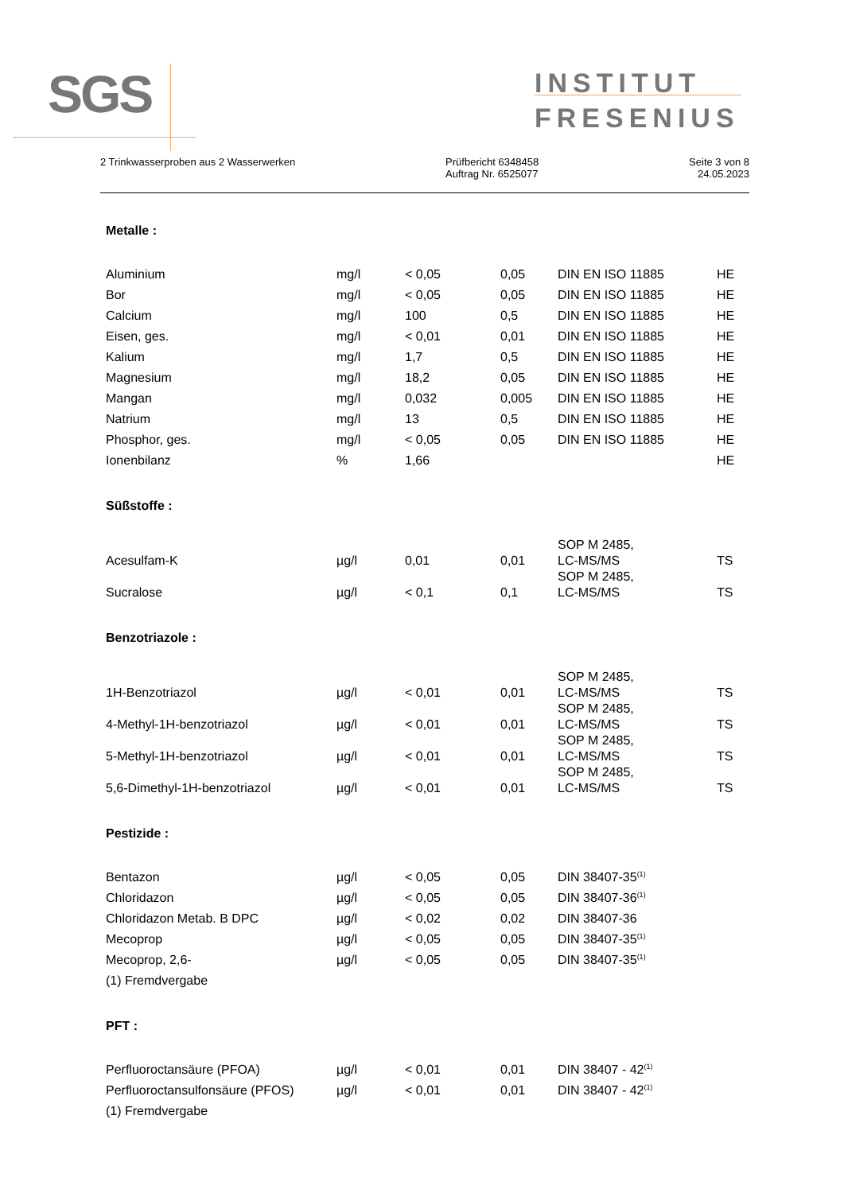SGS
INSTITUT
FRESENIUS
2 Trinkwasserproben aus 2 Wasserwerken
Prüfbericht 6348458
Auftrag Nr. 6525077
Seite 3 von 8
24.05.2023
Metalle :
| Aluminium | mg/l | < 0,05 | 0,05 | DIN EN ISO 11885 | HE |
| Bor | mg/l | < 0,05 | 0,05 | DIN EN ISO 11885 | HE |
| Calcium | mg/l | 100 | 0,5 | DIN EN ISO 11885 | HE |
| Eisen, ges. | mg/l | < 0,01 | 0,01 | DIN EN ISO 11885 | HE |
| Kalium | mg/l | 1,7 | 0,5 | DIN EN ISO 11885 | HE |
| Magnesium | mg/l | 18,2 | 0,05 | DIN EN ISO 11885 | HE |
| Mangan | mg/l | 0,032 | 0,005 | DIN EN ISO 11885 | HE |
| Natrium | mg/l | 13 | 0,5 | DIN EN ISO 11885 | HE |
| Phosphor, ges. | mg/l | < 0,05 | 0,05 | DIN EN ISO 11885 | HE |
| Ionenbilanz | % | 1,66 | | | HE |
Süßstoffe :
| Acesulfam-K | µg/l | 0,01 | 0,01 | SOP M 2485, LC-MS/MS | TS |
| Sucralose | µg/l | < 0,1 | 0,1 | SOP M 2485, LC-MS/MS | TS |
Benzotriazole :
| 1H-Benzotriazol | µg/l | < 0,01 | 0,01 | SOP M 2485, LC-MS/MS | TS |
| 4-Methyl-1H-benzotriazol | µg/l | < 0,01 | 0,01 | SOP M 2485, LC-MS/MS | TS |
| 5-Methyl-1H-benzotriazol | µg/l | < 0,01 | 0,01 | SOP M 2485, LC-MS/MS | TS |
| 5,6-Dimethyl-1H-benzotriazol | µg/l | < 0,01 | 0,01 | SOP M 2485, LC-MS/MS | TS |
Pestizide :
| Bentazon | µg/l | < 0,05 | 0,05 | DIN 38407-35<sup>(1)</sup> | |
| Chloridazon | µg/l | < 0,05 | 0,05 | DIN 38407-36<sup>(1)</sup> | |
| Chloridazon Metab. B DPC | µg/l | < 0,02 | 0,02 | DIN 38407-36 | |
| Mecoprop | µg/l | < 0,05 | 0,05 | DIN 38407-35<sup>(1)</sup> | |
| Mecoprop, 2,6- | µg/l | < 0,05 | 0,05 | DIN 38407-35<sup>(1)</sup> | |
| (1) Fremdvergabe | | | | | |
PFT :
| Perfluoroctansäure (PFOA) | µg/l | < 0,01 | 0,01 | DIN 38407 - 42<sup>(1)</sup> | |
| Perfluoroctansulfonsäure (PFOS) | µg/l | < 0,01 | 0,01 | DIN 38407 - 42<sup>(1)</sup> | |
| (1) Fremdvergabe | | | | | |